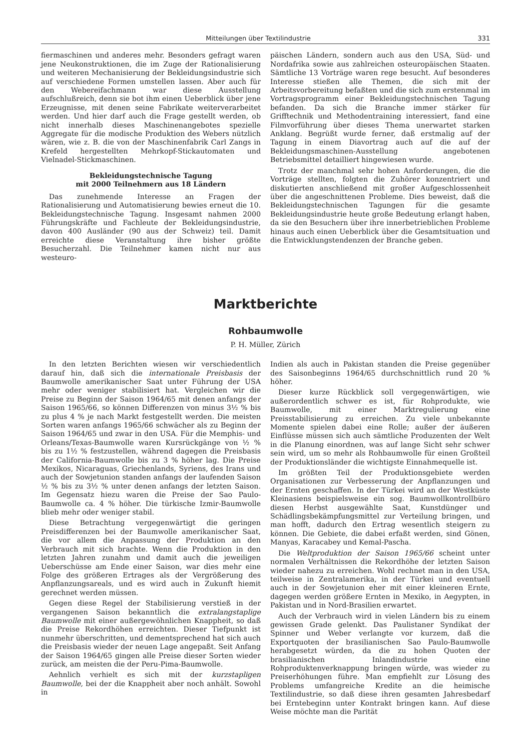Mitteilungen über Textilindustrie 331
fiermaschinen und anderes mehr. Besonders gefragt waren jene Neukonstruktionen, die im Zuge der Rationalisierung und weiteren Mechanisierung der Bekleidungsindustrie sich auf verschiedene Formen umstellen lassen. Aber auch für den Webereifachmann war diese Ausstellung aufschlußreich, denn sie bot ihm einen Ueberblick über jene Erzeugnisse, mit denen seine Fabrikate weiterverarbeitet werden. Und hier darf auch die Frage gestellt werden, ob nicht innerhalb dieses Maschinenangebotes spezielle Aggregate für die modische Produktion des Webers nützlich wären, wie z. B. die von der Maschinenfabrik Carl Zangs in Krefeld hergestellten Mehrkopf-Stickautomaten und Vielnadel-Stickmaschinen.
Bekleidungstechnische Tagung
mit 2000 Teilnehmern aus 18 Ländern
Das zunehmende Interesse an Fragen der Rationalisierung und Automatisierung bewies erneut die 10. Bekleidungstechnische Tagung. Insgesamt nahmen 2000 Führungskräfte und Fachleute der Bekleidungsindustrie, davon 400 Ausländer (90 aus der Schweiz) teil. Damit erreichte diese Veranstaltung ihre bisher größte Besucherzahl. Die Teilnehmer kamen nicht nur aus westeuro-
päischen Ländern, sondern auch aus den USA, Süd- und Nordafrika sowie aus zahlreichen osteuropäischen Staaten. Sämtliche 13 Vorträge waren rege besucht. Auf besonderes Interesse stießen alle Themen, die sich mit der Arbeitsvorbereitung befaßten und die sich zum erstenmal im Vortragsprogramm einer Bekleidungstechnischen Tagung befanden. Da sich die Branche immer stärker für Grifftechnik und Methodentraining interessiert, fand eine Filmvorführung über dieses Thema unerwartet starken Anklang. Begrüßt wurde ferner, daß erstmalig auf der Tagung in einem Diavortrag auch auf die auf der Bekleidungsmaschinen-Ausstellung angebotenen Betriebsmittel detailliert hingewiesen wurde.
Trotz der manchmal sehr hohen Anforderungen, die die Vorträge stellten, folgten die Zuhörer konzentriert und diskutierten anschließend mit großer Aufgeschlossenheit über die angeschnittenen Probleme. Dies beweist, daß die Bekleidungstechnischen Tagungen für die gesamte Bekleidungsindustrie heute große Bedeutung erlangt haben, da sie den Besuchern über ihre innerbetrieblichen Probleme hinaus auch einen Ueberblick über die Gesamtsituation und die Entwicklungstendenzen der Branche geben.
Marktberichte
Rohbaumwolle
P. H. Müller, Zürich
In den letzten Berichten wiesen wir verschiedentlich darauf hin, daß sich die internationale Preisbasis der Baumwolle amerikanischer Saat unter Führung der USA mehr oder weniger stabilisiert hat. Vergleichen wir die Preise zu Beginn der Saison 1964/65 mit denen anfangs der Saison 1965/66, so können Differenzen von minus 3½ % bis zu plus 4 % je nach Markt festgestellt werden. Die meisten Sorten waren anfangs 1965/66 schwächer als zu Beginn der Saison 1964/65 und zwar in den USA. Für die Memphis- und Orleans/Texas-Baumwolle waren Kursrückgänge von ½ % bis zu 1½ % festzustellen, während dagegen die Preisbasis der California-Baumwolle bis zu 3 % höher lag. Die Preise Mexikos, Nicaraguas, Griechenlands, Syriens, des Irans und auch der Sowjetunion standen anfangs der laufenden Saison ½ % bis zu 3½ % unter denen anfangs der letzten Saison. Im Gegensatz hiezu waren die Preise der Sao Paulo-Baumwolle ca. 4 % höher. Die türkische Izmir-Baumwolle blieb mehr oder weniger stabil.
Diese Betrachtung vergegenwärtigt die geringen Preisdifferenzen bei der Baumwolle amerikanischer Saat, die vor allem die Anpassung der Produktion an den Verbrauch mit sich brachte. Wenn die Produktion in den letzten Jahren zunahm und damit auch die jeweiligen Ueberschüsse am Ende einer Saison, war dies mehr eine Folge des größeren Ertrages als der Vergrößerung des Anpflanzungsareals, und es wird auch in Zukunft hiemit gerechnet werden müssen.
Gegen diese Regel der Stabilisierung verstieß in der vergangenen Saison bekanntlich die extralangstaplige Baumwolle mit einer außergewöhnlichen Knappheit, so daß die Preise Rekordhöhen erreichten. Dieser Tiefpunkt ist nunmehr überschritten, und dementsprechend hat sich auch die Preisbasis wieder der neuen Lage angepaßt. Seit Anfang der Saison 1964/65 gingen alle Preise dieser Sorten wieder zurück, am meisten die der Peru-Pima-Baumwolle.
Aehnlich verhielt es sich mit der kurzstapligen Baumwolle, bei der die Knappheit aber noch anhält. Sowohl in
Indien als auch in Pakistan standen die Preise gegenüber des Saisonbeginns 1964/65 durchschnittlich rund 20 % höher.
Dieser kurze Rückblick soll vergegenwärtigen, wie außerordentlich schwer es ist, für Rohprodukte, wie Baumwolle, mit einer Marktregulierung eine Preisstabilisierung zu erreichen. Zu viele unbekannte Momente spielen dabei eine Rolle; außer der äußeren Einflüsse müssen sich auch sämtliche Produzenten der Welt in die Planung einordnen, was auf lange Sicht sehr schwer sein wird, um so mehr als Rohbaumwolle für einen Großteil der Produktionsländer die wichtigste Einnahmequelle ist.
Im größten Teil der Produktionsgebiete werden Organisationen zur Verbesserung der Anpflanzungen und der Ernten geschaffen. In der Türkei wird an der Westküste Kleinasiens beispielsweise ein sog. Baumwollkontrollbüro diesen Herbst ausgewählte Saat, Kunstdünger und Schädlingsbekämpfungsmittel zur Verteilung bringen, und man hofft, dadurch den Ertrag wesentlich steigern zu können. Die Gebiete, die dabei erfaßt werden, sind Gönen, Manyas, Karacabey und Kemal-Pascha.
Die Weltproduktion der Saison 1965/66 scheint unter normalen Verhältnissen die Rekordhöhe der letzten Saison wieder nahezu zu erreichen. Wohl rechnet man in den USA, teilweise in Zentralamerika, in der Türkei und eventuell auch in der Sowjetunion eher mit einer kleineren Ernte, dagegen werden größere Ernten in Mexiko, in Aegypten, in Pakistan und in Nord-Brasilien erwartet.
Auch der Verbrauch wird in vielen Ländern bis zu einem gewissen Grade gelenkt. Das Paulistaner Syndikat der Spinner und Weber verlangte vor kurzem, daß die Exportquoten der brasilianischen Sao Paulo-Baumwolle herabgesetzt würden, da die zu hohen Quoten der brasilianischen Inlandindustrie eine Rohproduktenverknappung bringen würde, was wieder zu Preiserhöhungen führe. Man empfiehlt zur Lösung des Problems umfangreiche Kredite an die heimische Textilindustrie, so daß diese ihren gesamten Jahresbedarf bei Erntebeginn unter Kontrakt bringen kann. Auf diese Weise möchte man die Parität